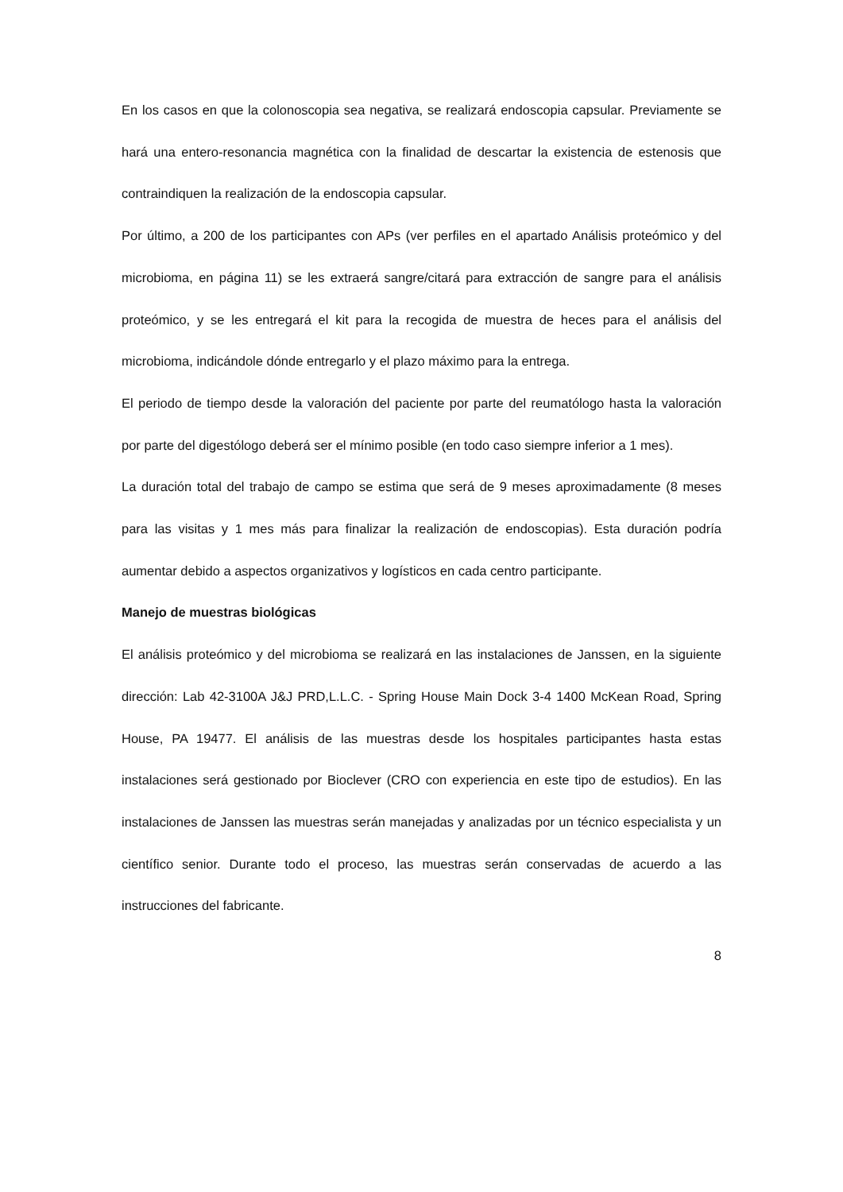En los casos en que la colonoscopia sea negativa, se realizará endoscopia capsular. Previamente se hará una entero-resonancia magnética con la finalidad de descartar la existencia de estenosis que contraindiquen la realización de la endoscopia capsular.
Por último, a 200 de los participantes con APs (ver perfiles en el apartado Análisis proteómico y del microbioma, en página 11) se les extraerá sangre/citará para extracción de sangre para el análisis proteómico, y se les entregará el kit para la recogida de muestra de heces para el análisis del microbioma, indicándole dónde entregarlo y el plazo máximo para la entrega.
El periodo de tiempo desde la valoración del paciente por parte del reumatólogo hasta la valoración por parte del digestólogo deberá ser el mínimo posible (en todo caso siempre inferior a 1 mes).
La duración total del trabajo de campo se estima que será de 9 meses aproximadamente (8 meses para las visitas y 1 mes más para finalizar la realización de endoscopias). Esta duración podría aumentar debido a aspectos organizativos y logísticos en cada centro participante.
Manejo de muestras biológicas
El análisis proteómico y del microbioma se realizará en las instalaciones de Janssen, en la siguiente dirección: Lab 42-3100A J&J PRD,L.L.C. - Spring House Main Dock 3-4 1400 McKean Road, Spring House, PA 19477. El análisis de las muestras desde los hospitales participantes hasta estas instalaciones será gestionado por Bioclever (CRO con experiencia en este tipo de estudios). En las instalaciones de Janssen las muestras serán manejadas y analizadas por un técnico especialista y un científico senior. Durante todo el proceso, las muestras serán conservadas de acuerdo a las instrucciones del fabricante.
8